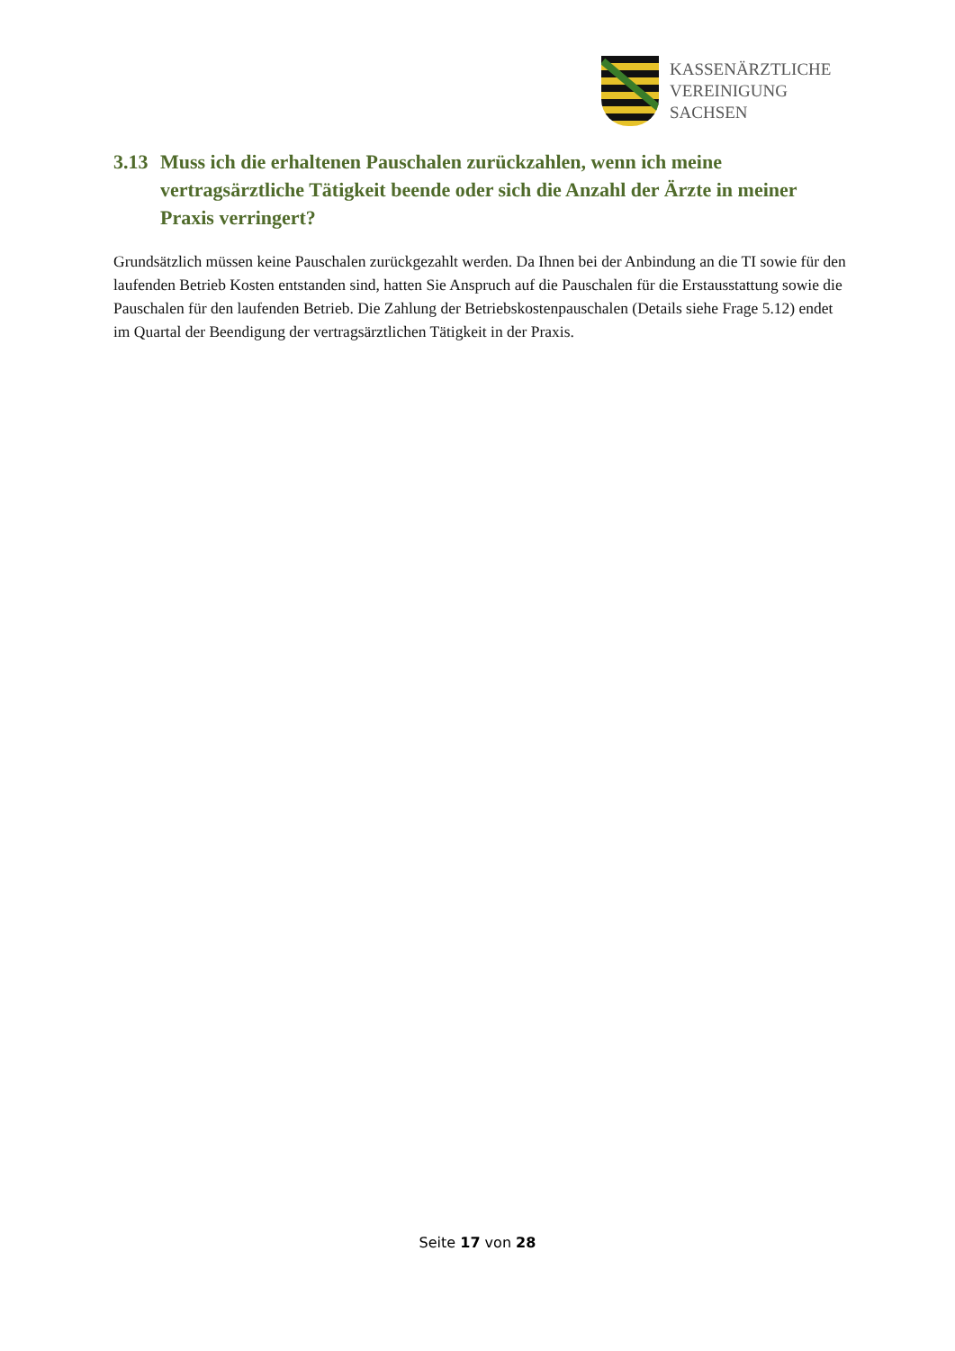KASSENÄRZTLICHE
VEREINIGUNG
SACHSEN
3.13 Muss ich die erhaltenen Pauschalen zurückzahlen, wenn ich meine vertragsärztliche Tätigkeit beende oder sich die Anzahl der Ärzte in meiner Praxis verringert?
Grundsätzlich müssen keine Pauschalen zurückgezahlt werden. Da Ihnen bei der Anbindung an die TI sowie für den laufenden Betrieb Kosten entstanden sind, hatten Sie Anspruch auf die Pauschalen für die Erstausstattung sowie die Pauschalen für den laufenden Betrieb. Die Zahlung der Betriebskostenpauschalen (Details siehe Frage 5.12) endet im Quartal der Beendigung der vertragsärztlichen Tätigkeit in der Praxis.
Seite 17 von 28